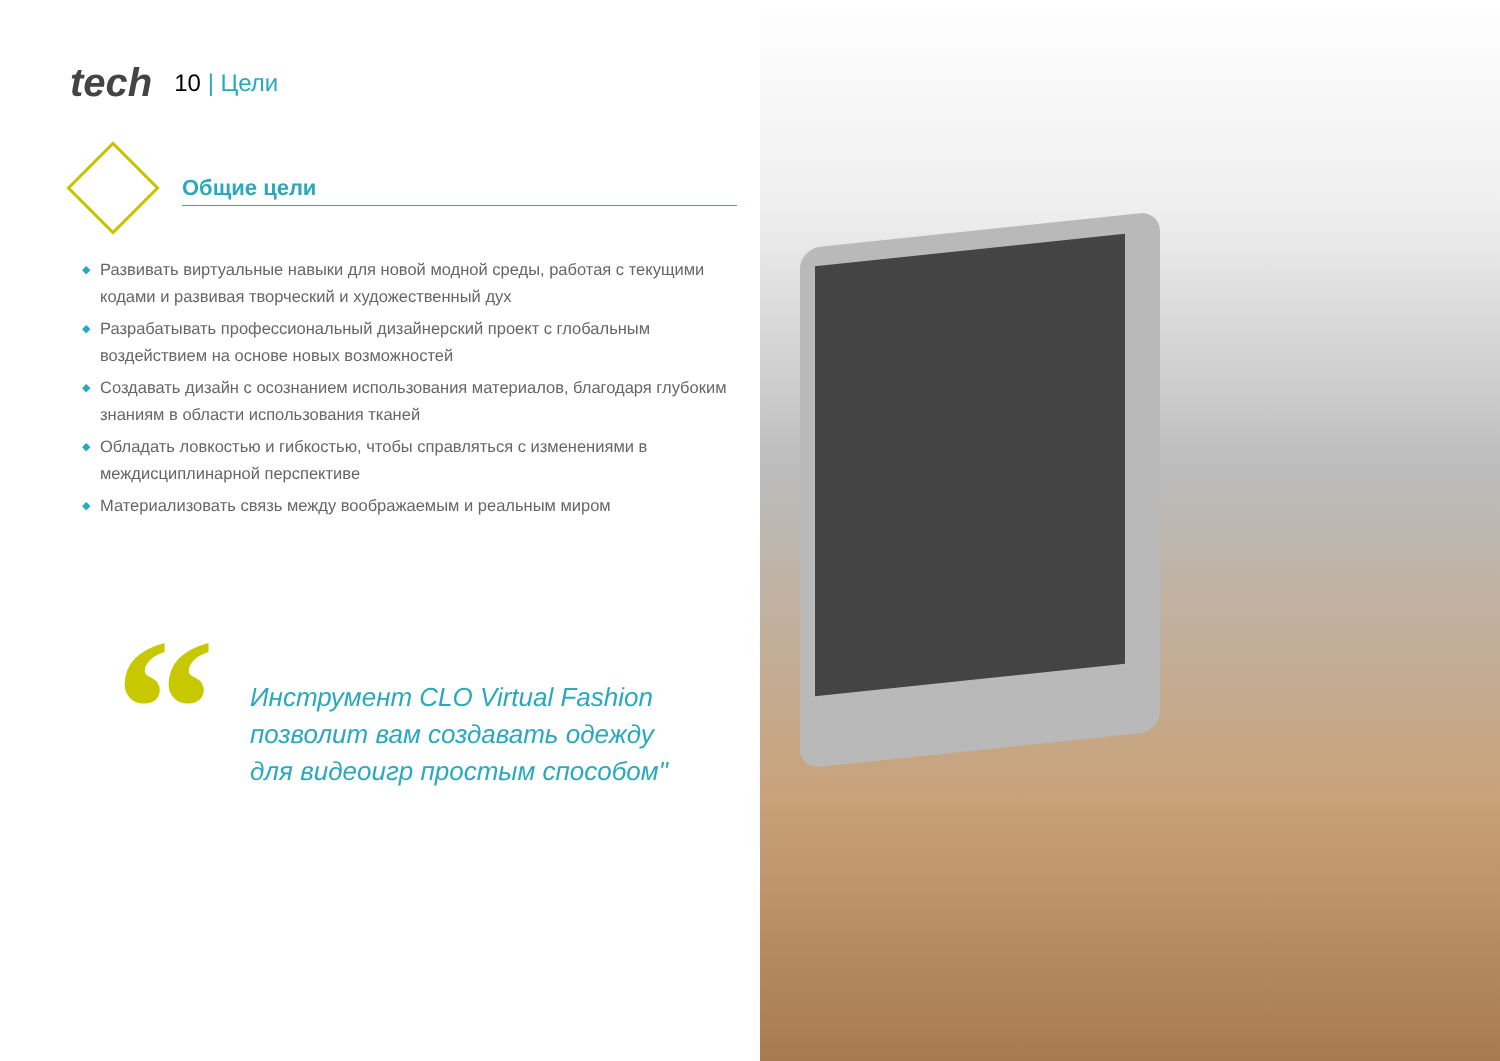tech 10 | Цели
Общие цели
◆ Развивать виртуальные навыки для новой модной среды, работая с текущими кодами и развивая творческий и художественный дух
◆ Разрабатывать профессиональный дизайнерский проект с глобальным воздействием на основе новых возможностей
◆ Создавать дизайн с осознанием использования материалов, благодаря глубоким знаниям в области использования тканей
◆ Обладать ловкостью и гибкостью, чтобы справляться с изменениями в междисциплинарной перспективе
◆ Материализовать связь между воображаемым и реальным миром
“
Инструмент CLO Virtual Fashion
позволит вам создавать одежду
для видеоигр простым способом"